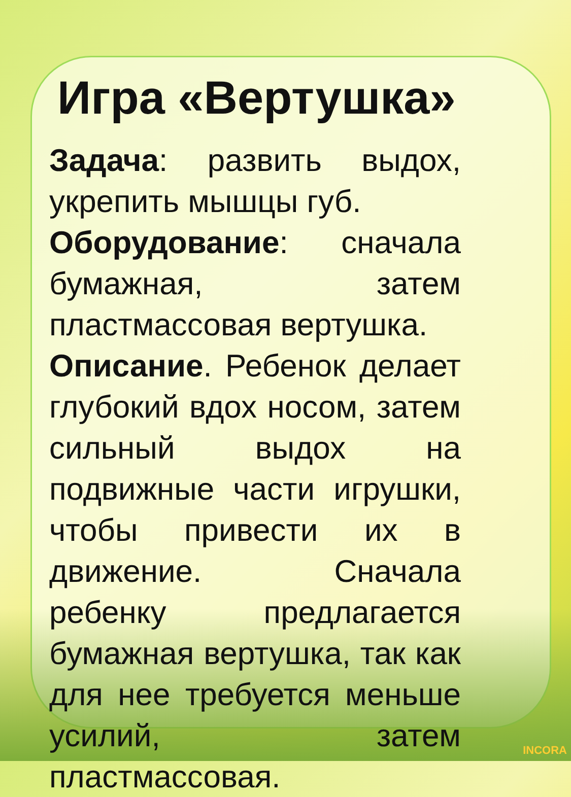Игра «Вертушка»
Задача: развить выдох, укрепить мышцы губ.
Оборудование: сначала бумажная, затем пластмассовая вертушка.
Описание. Ребенок делает глубокий вдох носом, затем сильный выдох на подвижные части игрушки, чтобы привести их в движение. Сначала ребенку предлагается бумажная вертушка, так как для нее требуется меньше усилий, затем пластмассовая.
INCORA